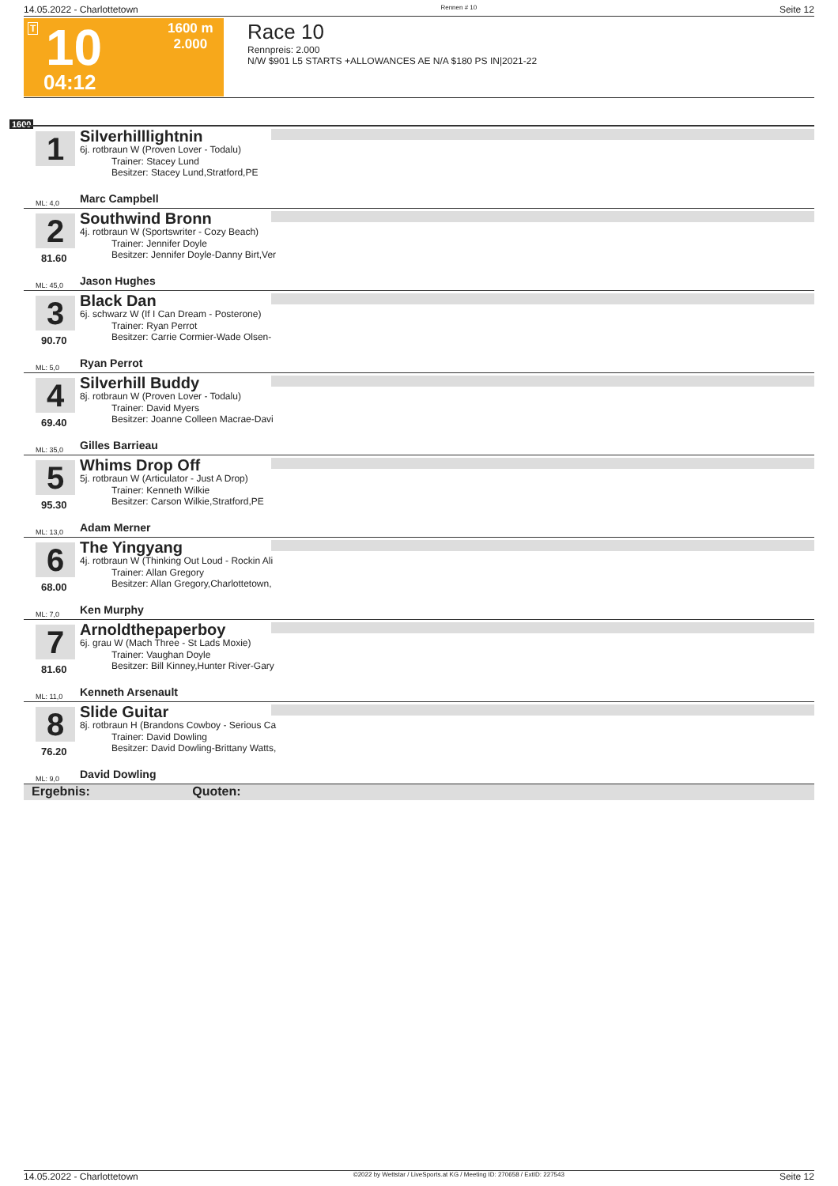14.05.2022 - Charlottetown Rennen # 10 Seite 12
T 10
04:12
1600 m
2.000
Race 10
Rennpreis: 2.000
N/W $901 L5 STARTS +ALLOWANCES AE N/A $180 PS IN|2021-22
1600
1 Silverhilllightnin
6j. rotbraun W (Proven Lover - Todalu)
Trainer: Stacey Lund
Besitzer: Stacey Lund,Stratford,PE
ML: 4,0 Marc Campbell
2
81.60
Southwind Bronn
4j. rotbraun W (Sportswriter - Cozy Beach)
Trainer: Jennifer Doyle
Besitzer: Jennifer Doyle-Danny Birt,Ver
ML: 45,0 Jason Hughes
3
90.70
Black Dan
6j. schwarz W (If I Can Dream - Posterone)
Trainer: Ryan Perrot
Besitzer: Carrie Cormier-Wade Olsen-
ML: 5,0 Ryan Perrot
4
69.40
Silverhill Buddy
8j. rotbraun W (Proven Lover - Todalu)
Trainer: David Myers
Besitzer: Joanne Colleen Macrae-Davi
ML: 35,0 Gilles Barrieau
5
95.30
Whims Drop Off
5j. rotbraun W (Articulator - Just A Drop)
Trainer: Kenneth Wilkie
Besitzer: Carson Wilkie,Stratford,PE
ML: 13,0 Adam Merner
6
68.00
The Yingyang
4j. rotbraun W (Thinking Out Loud - Rockin Ali
Trainer: Allan Gregory
Besitzer: Allan Gregory,Charlottetown,
ML: 7,0 Ken Murphy
7
81.60
Arnoldthepaperboy
6j. grau W (Mach Three - St Lads Moxie)
Trainer: Vaughan Doyle
Besitzer: Bill Kinney,Hunter River-Gary
ML: 11,0 Kenneth Arsenault
8
76.20
Slide Guitar
8j. rotbraun H (Brandons Cowboy - Serious Ca
Trainer: David Dowling
Besitzer: David Dowling-Brittany Watts,
ML: 9,0 David Dowling
Ergebnis: Quoten:
14.05.2022 - Charlottetown ©2022 by Wettstar / LiveSports.at KG / Meeting ID: 270658 / ExtID: 227543 Seite 12